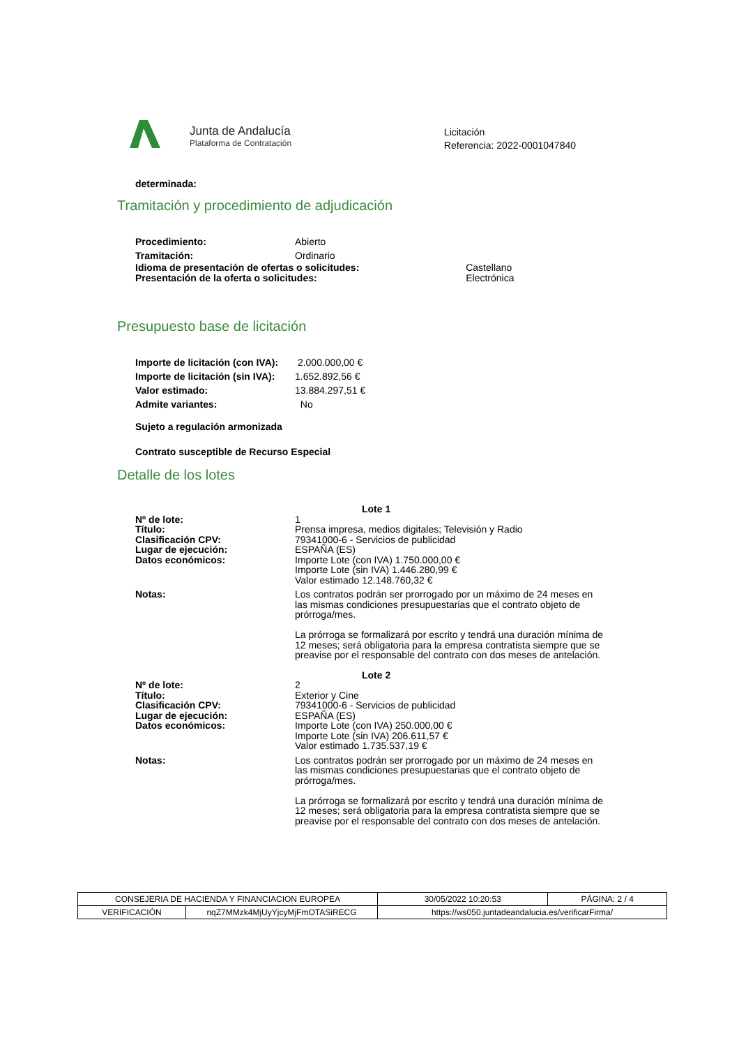Junta de Andalucía
Plataforma de Contratación
Licitación
Referencia: 2022-0001047840
determinada:
Tramitación y procedimiento de adjudicación
| Procedimiento: | Abierto |
| Tramitación: | Ordinario |
| Idioma de presentación de ofertas o solicitudes: Presentación de la oferta o solicitudes: | Castellano Electrónica |
Presupuesto base de licitación
| Importe de licitación (con IVA): | 2.000.000,00 € |
| Importe de licitación (sin IVA): | 1.652.892,56 € |
| Valor estimado: | 13.884.297,51 € |
| Admite variantes: | No |
Sujeto a regulación armonizada
Contrato susceptible de Recurso Especial
Detalle de los lotes
| | Lote 1 |
| Nº de lote: Título: Clasificación CPV: Lugar de ejecución: Datos económicos: | 1 Prensa impresa, medios digitales; Televisión y Radio 79341000-6 - Servicios de publicidad ESPAÑA (ES) Importe Lote (con IVA) 1.750.000,00 € Importe Lote (sin IVA) 1.446.280,99 € Valor estimado 12.148.760,32 € |
| Notas: | Los contratos podrán ser prorrogado por un máximo de 24 meses en las mismas condiciones presupuestarias que el contrato objeto de prórroga/mes. La prórroga se formalizará por escrito y tendrá una duración mínima de 12 meses; será obligatoria para la empresa contratista siempre que se preavise por el responsable del contrato con dos meses de antelación. |
| | Lote 2 |
| Nº de lote: Título: Clasificación CPV: Lugar de ejecución: Datos económicos: | 2 Exterior y Cine 79341000-6 - Servicios de publicidad ESPAÑA (ES) Importe Lote (con IVA) 250.000,00 € Importe Lote (sin IVA) 206.611,57 € Valor estimado 1.735.537,19 € |
| Notas: | Los contratos podrán ser prorrogado por un máximo de 24 meses en las mismas condiciones presupuestarias que el contrato objeto de prórroga/mes. La prórroga se formalizará por escrito y tendrá una duración mínima de 12 meses; será obligatoria para la empresa contratista siempre que se preavise por el responsable del contrato con dos meses de antelación. |
| CONSEJERIA DE HACIENDA Y FINANCIACION EUROPEA | | | 30/05/2022 10:20:53 | PÁGINA: 2 / 4 |
| VERIFICACIÓN | nqZ7MMzk4MjUyYjcyMjFmOTASiRECG | https://ws050.juntadeandalucia.es/verificarFirma/ | | |